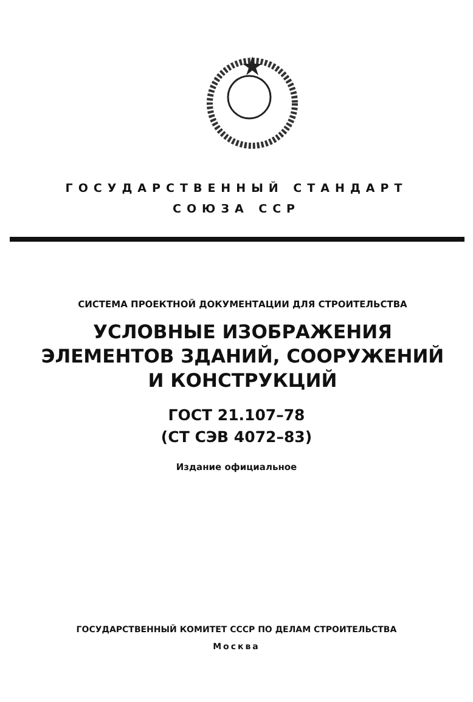ГОСУДАРСТВЕННЫЙ СТАНДАРТ
СОЮЗА ССР
СИСТЕМА ПРОЕКТНОЙ ДОКУМЕНТАЦИИ ДЛЯ СТРОИТЕЛЬСТВА
УСЛОВНЫЕ ИЗОБРАЖЕНИЯ
ЭЛЕМЕНТОВ ЗДАНИЙ, СООРУЖЕНИЙ
И КОНСТРУКЦИЙ
ГОСТ 21.107–78
(СТ СЭВ 4072–83)
Издание официальное
ГОСУДАРСТВЕННЫЙ КОМИТЕТ СССР ПО ДЕЛАМ СТРОИТЕЛЬСТВА
Москва